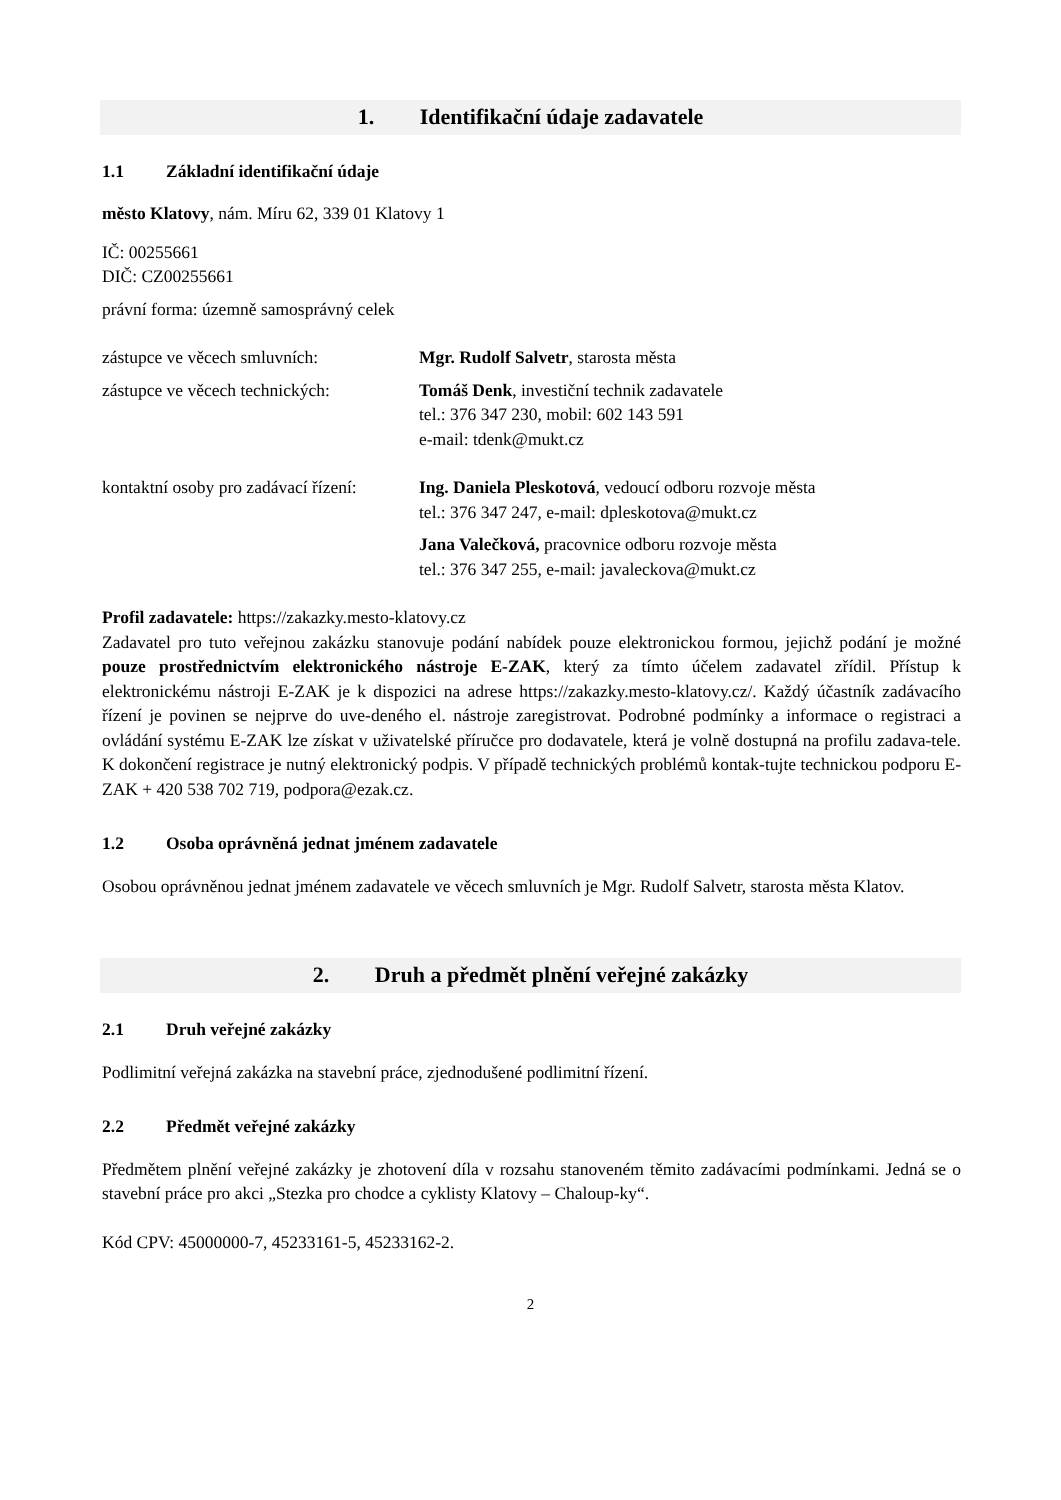1. Identifikační údaje zadavatele
1.1 Základní identifikační údaje
město Klatovy, nám. Míru 62, 339 01 Klatovy 1
IČ: 00255661
DIČ: CZ00255661
právní forma: územně samosprávný celek
zástupce ve věcech smluvních: Mgr. Rudolf Salvetr, starosta města
zástupce ve věcech technických:
Tomáš Denk, investiční technik zadavatele
tel.: 376 347 230, mobil: 602 143 591
e-mail: tdenk@mukt.cz
kontaktní osoby pro zadávací řízení:
Ing. Daniela Pleskotová, vedoucí odboru rozvoje města
tel.: 376 347 247, e-mail: dpleskotova@mukt.cz
Jana Valečková, pracovnice odboru rozvoje města
tel.: 376 347 255, e-mail: javaleckova@mukt.cz
Profil zadavatele: https://zakazky.mesto-klatovy.cz
Zadavatel pro tuto veřejnou zakázku stanovuje podání nabídek pouze elektronickou formou, jejichž podání je možné pouze prostřednictvím elektronického nástroje E-ZAK, který za tímto účelem zadavatel zřídil. Přístup k elektronickému nástroji E-ZAK je k dispozici na adrese https://zakazky.mesto-klatovy.cz/. Každý účastník zadávacího řízení je povinen se nejprve do uve-deného el. nástroje zaregistrovat. Podrobné podmínky a informace o registraci a ovládání systému E-ZAK lze získat v uživatelské příručce pro dodavatele, která je volně dostupná na profilu zadava-tele. K dokončení registrace je nutný elektronický podpis. V případě technických problémů kontak-tujte technickou podporu E-ZAK + 420 538 702 719, podpora@ezak.cz.
1.2 Osoba oprávněná jednat jménem zadavatele
Osobou oprávněnou jednat jménem zadavatele ve věcech smluvních je Mgr. Rudolf Salvetr, starosta města Klatov.
2. Druh a předmět plnění veřejné zakázky
2.1 Druh veřejné zakázky
Podlimitní veřejná zakázka na stavební práce, zjednodušené podlimitní řízení.
2.2 Předmět veřejné zakázky
Předmětem plnění veřejné zakázky je zhotovení díla v rozsahu stanoveném těmito zadávacími podmínkami. Jedná se o stavební práce pro akci „Stezka pro chodce a cyklisty Klatovy – Chaloup-ky“.
Kód CPV: 45000000-7, 45233161-5, 45233162-2.
2